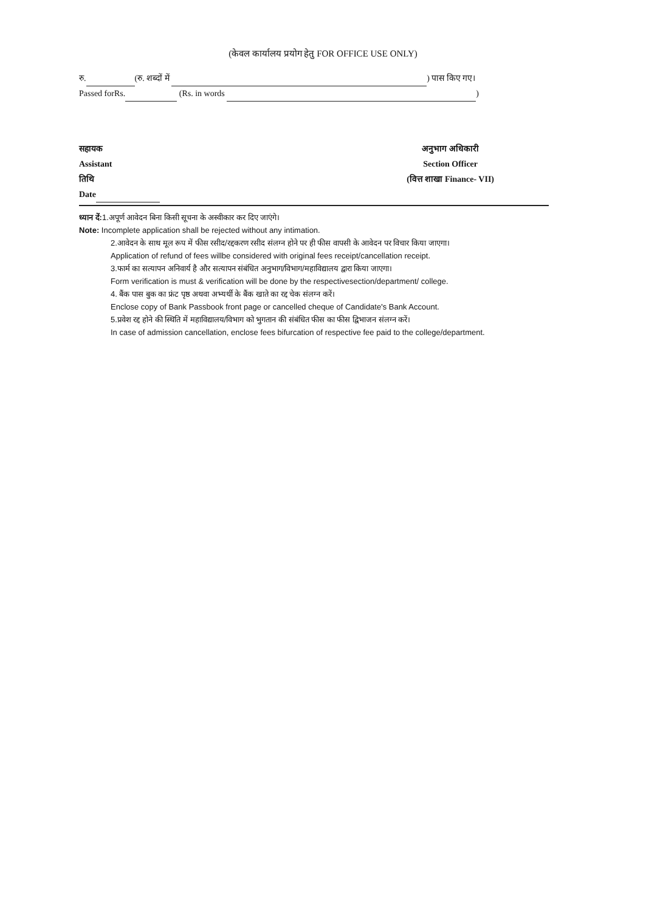(केवल कार्यालय प्रयोग हेतु FOR OFFICE USE ONLY)
रु. (रु. शब्दों में ) पास किए गए।
Passed forRs. (Rs. in words )
सहायक
Assistant
तिथि
Date
अनुभाग अधिकारी
Section Officer
(वित्त शाखा Finance- VII)
ध्यान दें: 1.अपूर्ण आवेदन बिना किसी सूचना के अस्वीकार कर दिए जाएंगे।
Note: Incomplete application shall be rejected without any intimation.
2.आवेदन के साथ मूल रूप में फीस रसीद/रद्दकरण रसीद संलग्न होने पर ही फीस वापसी के आवेदन पर विचार किया जाएगा।
Application of refund of fees willbe considered with original fees receipt/cancellation receipt.
3.फार्म का सत्यापन अनिवार्य है और सत्यापन संबंधित अनुभाग/विभाग/महाविद्यालय द्वारा किया जाएगा।
Form verification is must & verification will be done by the respectivesection/department/ college.
4. बैंक पास बुक का फ्रंट पृष्ठ अथवा अभ्यर्थी के बैंक खाते का रद्द चेक संलग्न करें।
Enclose copy of Bank Passbook front page or cancelled cheque of Candidate's Bank Account.
5.प्रवेश रद्द होने की स्थिति में महाविद्यालय/विभाग को भुगतान की संबंधित फीस का फीस द्विभाजन संलग्न करें।
In case of admission cancellation, enclose fees bifurcation of respective fee paid to the college/department.